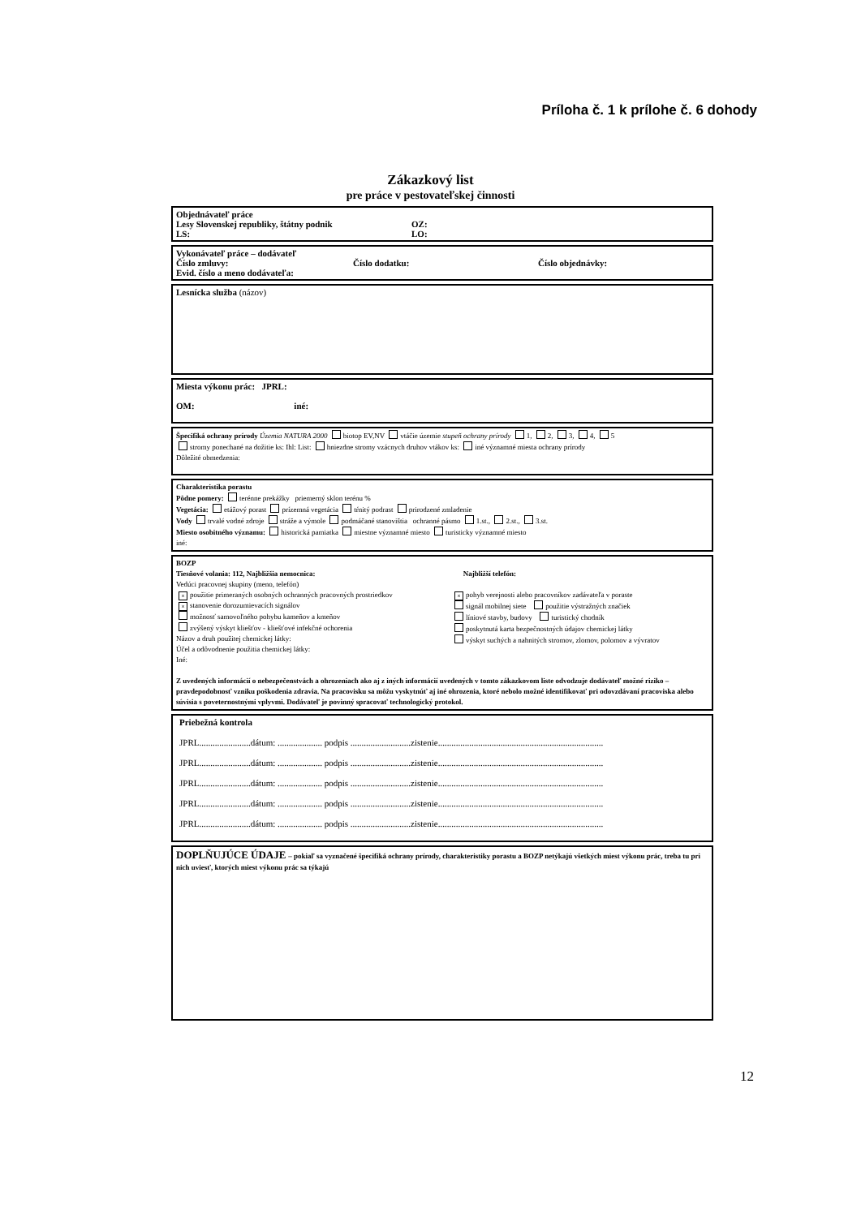Príloha č. 1 k prílohe č. 6 dohody
Zákazkový list
pre práce v pestovateľskej činnosti
Objednávateľ práce
Lesy Slovenskej republiky, štátny podnik OZ:
LS: LO:
Vykonávateľ práce – dodávateľ
Číslo zmluvy: Číslo dodatku: Číslo objednávky:
Evid. číslo a meno dodávateľa:
Lesnícka služba (názov)
Miesta výkonu prác: JPRL:
OM: iné:
Špecifiká ochrany prírody Územia NATURA 2000 biotop EV,NV vtáčie územie stupeň ochrany prírody 1, 2, 3, 4, 5
stromy ponechané na dožitie ks: Ihl: List: hniezdne stromy vzácnych druhov vtákov ks: iné významné miesta ochrany prírody
Dôležité obmedzenia:
Charakteristika porastu
Pôdne pomery: terénne prekážky priemerný sklon terénu %
Vegetácia: etážový porast prízemná vegetácia tŕnitý podrast prirodzené zmladenie
Vody trvalé vodné zdroje stráže a výmole podmáčané stanovištia ochranné pásmo 1.st., 2.st., 3.st.
Miesto osobitného významu: historická pamiatka miestne významné miesto turisticky významné miesto
iné:
BOZP
Tiesňové volania: 112, Najbližšia nemocnica: Najbližší telefón:
Vedúci pracovnej skupiny (meno, telefón)
× použitie primeraných osobných ochranných pracovných prostriedkov
× stanovenie dorozumievacích signálov
možnosť samovoľného pohybu kameňov a kmeňov
zvýšený výskyt kliešťov - kliešťové infekčné ochorenia
Názov a druh použitej chemickej látky:
Účel a odôvodnenie použitia chemickej látky:
Iné:
× pohyb verejnosti alebo pracovníkov zadávateľa v poraste
signál mobilnej siete použitie výstražných značiek
líniové stavby, budovy turistický chodník
poskytnutá karta bezpečnostných údajov chemickej látky
výskyt suchých a nahnitých stromov, zlomov, polomov a vývratov
Z uvedených informácií o nebezpečenstvách a ohrozeniach ako aj z iných informácií uvedených v tomto zákazkovom liste odvodzuje dodávateľ možné riziko – pravdepodobnosť vzniku poškodenia zdravia. Na pracovisku sa môžu vyskytnúť aj iné ohrozenia, ktoré nebolo možné identifikovať pri odovzdávaní pracoviska alebo súvisia s poveternostnými vplyvmi. Dodávateľ je povinný spracovať technologický protokol.
Priebežná kontrola
JPRL.......................dátum: .................... podpis ...........................zistenie..........................................................................
JPRL.......................dátum: .................... podpis ...........................zistenie..........................................................................
JPRL.......................dátum: .................... podpis ...........................zistenie..........................................................................
JPRL.......................dátum: .................... podpis ...........................zistenie..........................................................................
JPRL.......................dátum: .................... podpis ...........................zistenie..........................................................................
DOPLŇUJÚCE ÚDAJE – pokiaľ sa vyznačené špecifiká ochrany prírody, charakteristiky porastu a BOZP netýkajú všetkých miest výkonu prác, treba tu pri nich uviesť, ktorých miest výkonu prác sa týkajú
12